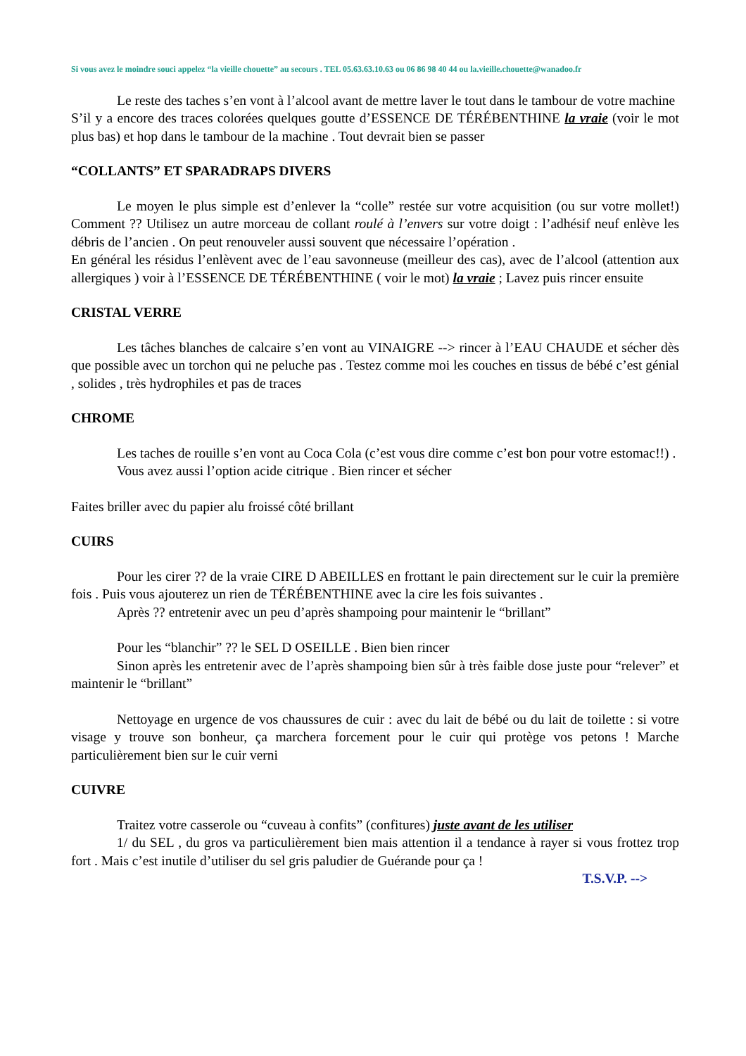Si vous avez le moindre souci appelez “la vieille chouette” au secours . TEL 05.63.63.10.63 ou 06 86 98 40 44 ou la.vieille.chouette@wanadoo.fr
Le reste des taches s’en vont à l’alcool avant de mettre laver le tout dans le tambour de votre machine
S’il y a encore des traces colorées quelques goutte d’ESSENCE DE TÉRÉBENTHINE la vraie (voir le mot plus bas) et hop dans le tambour de la machine . Tout devrait bien se passer
“COLLANTS” ET SPARADRAPS DIVERS
Le moyen le plus simple est d’enlever la “colle” restée sur votre acquisition (ou sur votre mollet!) Comment ?? Utilisez un autre morceau de collant roulé à l’envers sur votre doigt : l’adhésif neuf enlève les débris de l’ancien . On peut renouveler aussi souvent que nécessaire l’opération .
En général les résidus l’enlèvent avec de l’eau savonneuse (meilleur des cas), avec de l’alcool (attention aux allergiques ) voir à l’ESSENCE DE TÉRÉBENTHINE ( voir le mot) la vraie ; Lavez puis rincer ensuite
CRISTAL VERRE
Les tâches blanches de calcaire s’en vont au VINAIGRE --> rincer à l’EAU CHAUDE et sécher dès que possible avec un torchon qui ne peluche pas . Testez comme moi les couches en tissus de bébé c’est génial , solides , très hydrophiles et pas de traces
CHROME
Les taches de rouille s’en vont au Coca Cola (c’est vous dire comme c’est bon pour votre estomac!!) .
Vous avez aussi l’option acide citrique . Bien rincer et sécher
Faites briller avec du papier alu froissé côté brillant
CUIRS
Pour les cirer ?? de la vraie CIRE D ABEILLES en frottant le pain directement sur le cuir la première fois . Puis vous ajouterez un rien de TÉRÉBENTHINE avec la cire les fois suivantes .
Après ?? entretenir avec un peu d’après shampoing pour maintenir le “brillant”
Pour les “blanchir” ?? le SEL D OSEILLE . Bien bien rincer
Sinon après les entretenir avec de l’après shampoing bien sûr à très faible dose juste pour “relever” et maintenir le “brillant”
Nettoyage en urgence de vos chaussures de cuir : avec du lait de bébé ou du lait de toilette : si votre visage y trouve son bonheur, ça marchera forcement pour le cuir qui protège vos petons ! Marche particulièrement bien sur le cuir verni
CUIVRE
Traitez votre casserole ou “cuveau à confits” (confitures) juste avant de les utiliser
1/ du SEL , du gros va particulièrement bien mais attention il a tendance à rayer si vous frottez trop fort . Mais c’est inutile d’utiliser du sel gris paludier de Guérande pour ça !
T.S.V.P. -->